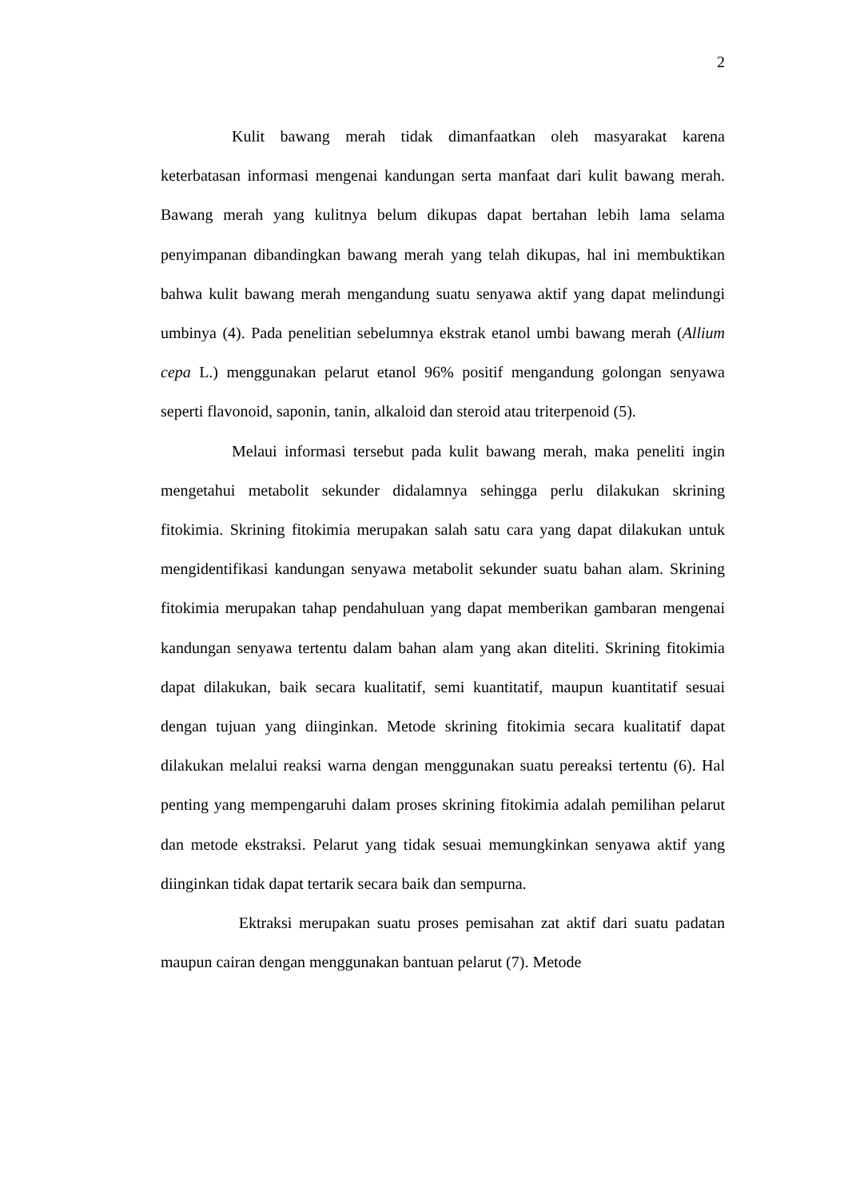2
Kulit bawang merah tidak dimanfaatkan oleh masyarakat karena keterbatasan informasi mengenai kandungan serta manfaat dari kulit bawang merah. Bawang merah yang kulitnya belum dikupas dapat bertahan lebih lama selama penyimpanan dibandingkan bawang merah yang telah dikupas, hal ini membuktikan bahwa kulit bawang merah mengandung suatu senyawa aktif yang dapat melindungi umbinya (4). Pada penelitian sebelumnya ekstrak etanol umbi bawang merah (Allium cepa L.) menggunakan pelarut etanol 96% positif mengandung golongan senyawa seperti flavonoid, saponin, tanin, alkaloid dan steroid atau triterpenoid (5).
Melaui informasi tersebut pada kulit bawang merah, maka peneliti ingin mengetahui metabolit sekunder didalamnya sehingga perlu dilakukan skrining fitokimia. Skrining fitokimia merupakan salah satu cara yang dapat dilakukan untuk mengidentifikasi kandungan senyawa metabolit sekunder suatu bahan alam. Skrining fitokimia merupakan tahap pendahuluan yang dapat memberikan gambaran mengenai kandungan senyawa tertentu dalam bahan alam yang akan diteliti. Skrining fitokimia dapat dilakukan, baik secara kualitatif, semi kuantitatif, maupun kuantitatif sesuai dengan tujuan yang diinginkan. Metode skrining fitokimia secara kualitatif dapat dilakukan melalui reaksi warna dengan menggunakan suatu pereaksi tertentu (6). Hal penting yang mempengaruhi dalam proses skrining fitokimia adalah pemilihan pelarut dan metode ekstraksi. Pelarut yang tidak sesuai memungkinkan senyawa aktif yang diinginkan tidak dapat tertarik secara baik dan sempurna.
Ektraksi merupakan suatu proses pemisahan zat aktif dari suatu padatan maupun cairan dengan menggunakan bantuan pelarut (7). Metode